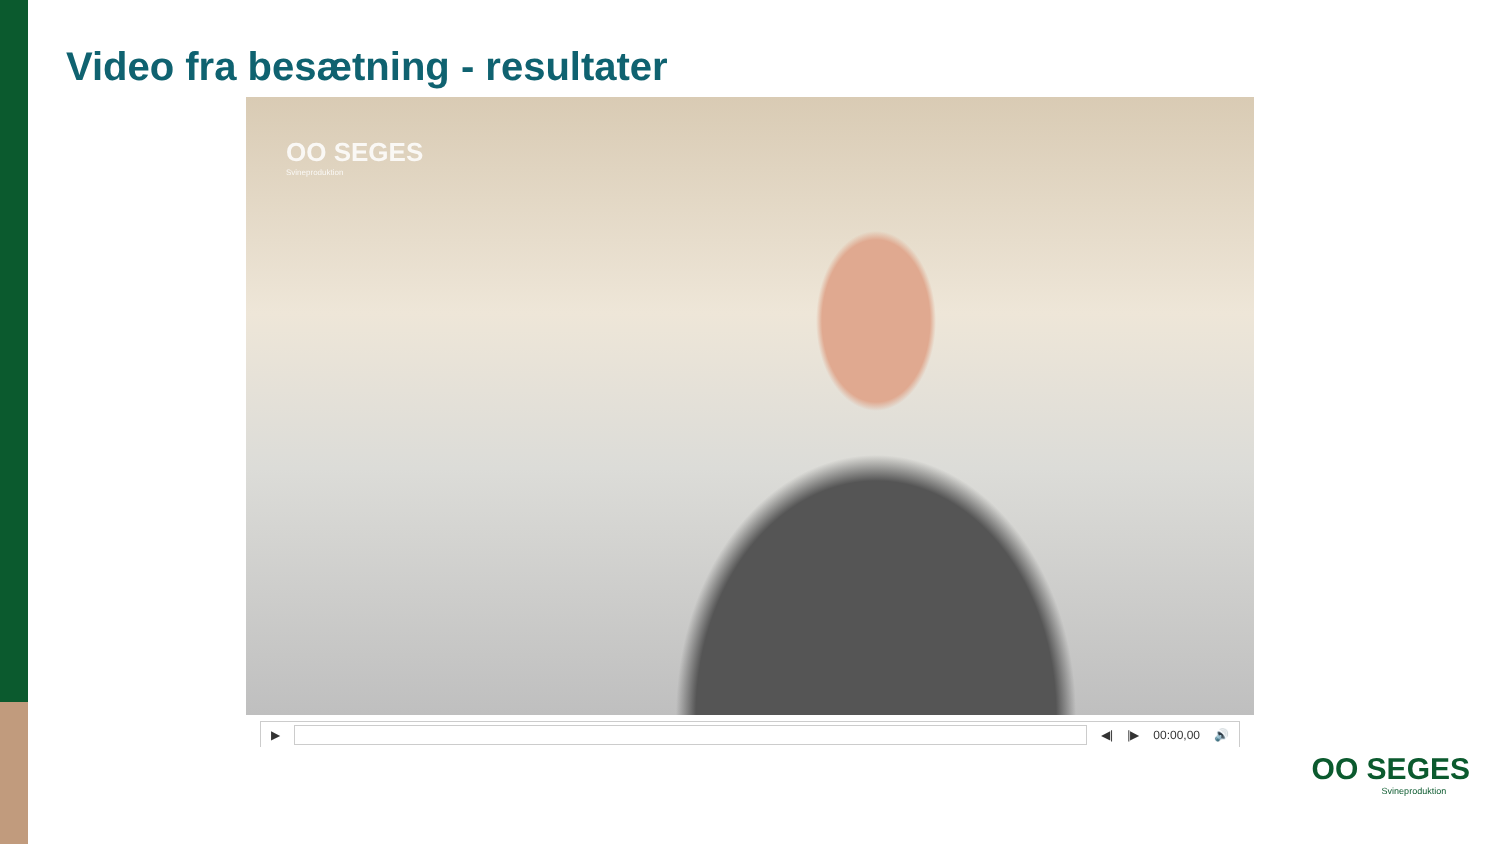Video fra besætning - resultater
OO SEGES
Svineproduktion
▶ ◀| |▶ 00:00,00 🔊
OO SEGES
Svineproduktion